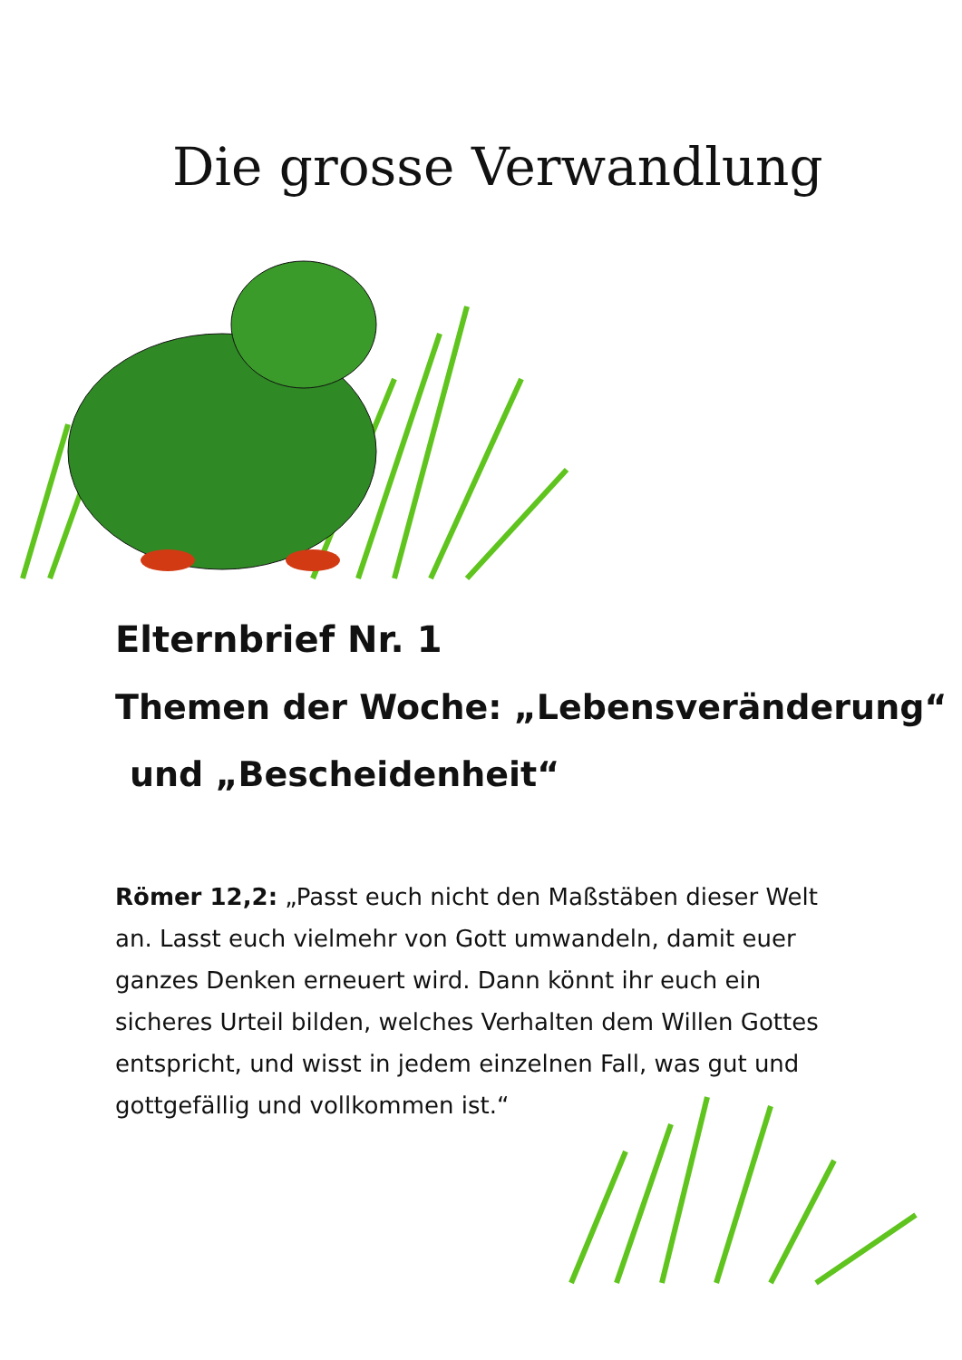Die grosse Verwandlung
Elternbrief Nr. 1
Themen der Woche: „Lebensveränderung“
und „Bescheidenheit“
Römer 12,2: „Passt euch nicht den Maßstäben dieser Welt an. Lasst euch vielmehr von Gott umwandeln, damit euer ganzes Denken erneuert wird. Dann könnt ihr euch ein sicheres Urteil bilden, welches Verhalten dem Willen Gottes entspricht, und wisst in jedem einzelnen Fall, was gut und gottgefällig und vollkommen ist.“